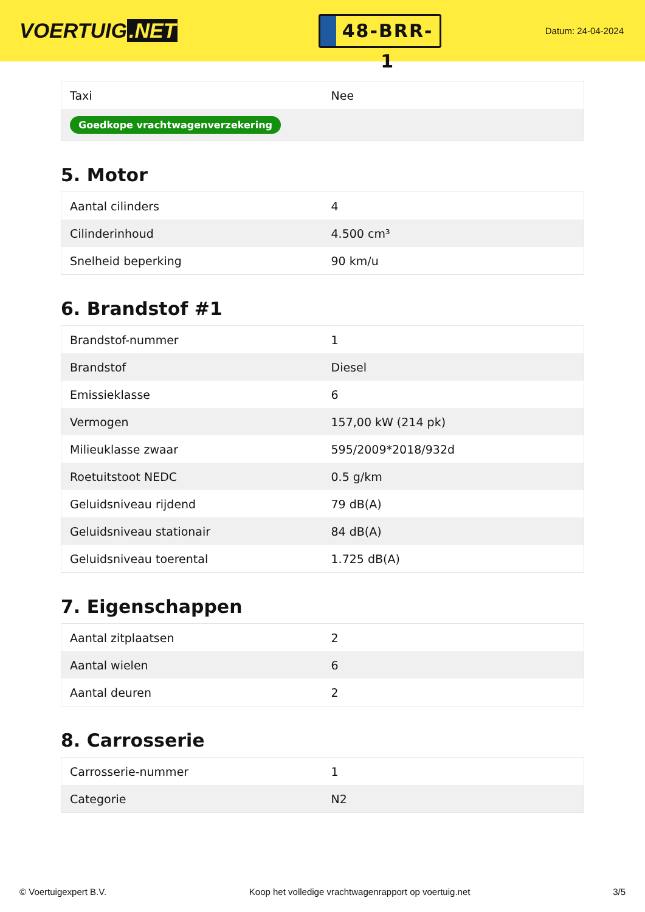VOERTUIG.NET
48-BRR-1
Datum: 24-04-2024
| Taxi | Nee |
| Goedkope vrachtwagenverzekering | |
5. Motor
| Aantal cilinders | 4 |
| Cilinderinhoud | 4.500 cm³ |
| Snelheid beperking | 90 km/u |
6. Brandstof #1
| Brandstof-nummer | 1 |
| Brandstof | Diesel |
| Emissieklasse | 6 |
| Vermogen | 157,00 kW (214 pk) |
| Milieuklasse zwaar | 595/2009*2018/932d |
| Roetuitstoot NEDC | 0.5 g/km |
| Geluidsniveau rijdend | 79 dB(A) |
| Geluidsniveau stationair | 84 dB(A) |
| Geluidsniveau toerental | 1.725 dB(A) |
7. Eigenschappen
| Aantal zitplaatsen | 2 |
| Aantal wielen | 6 |
| Aantal deuren | 2 |
8. Carrosserie
| Carrosserie-nummer | 1 |
| Categorie | N2 |
© Voertuigexpert B.V. Koop het volledige vrachtwagenrapport op voertuig.net 3/5